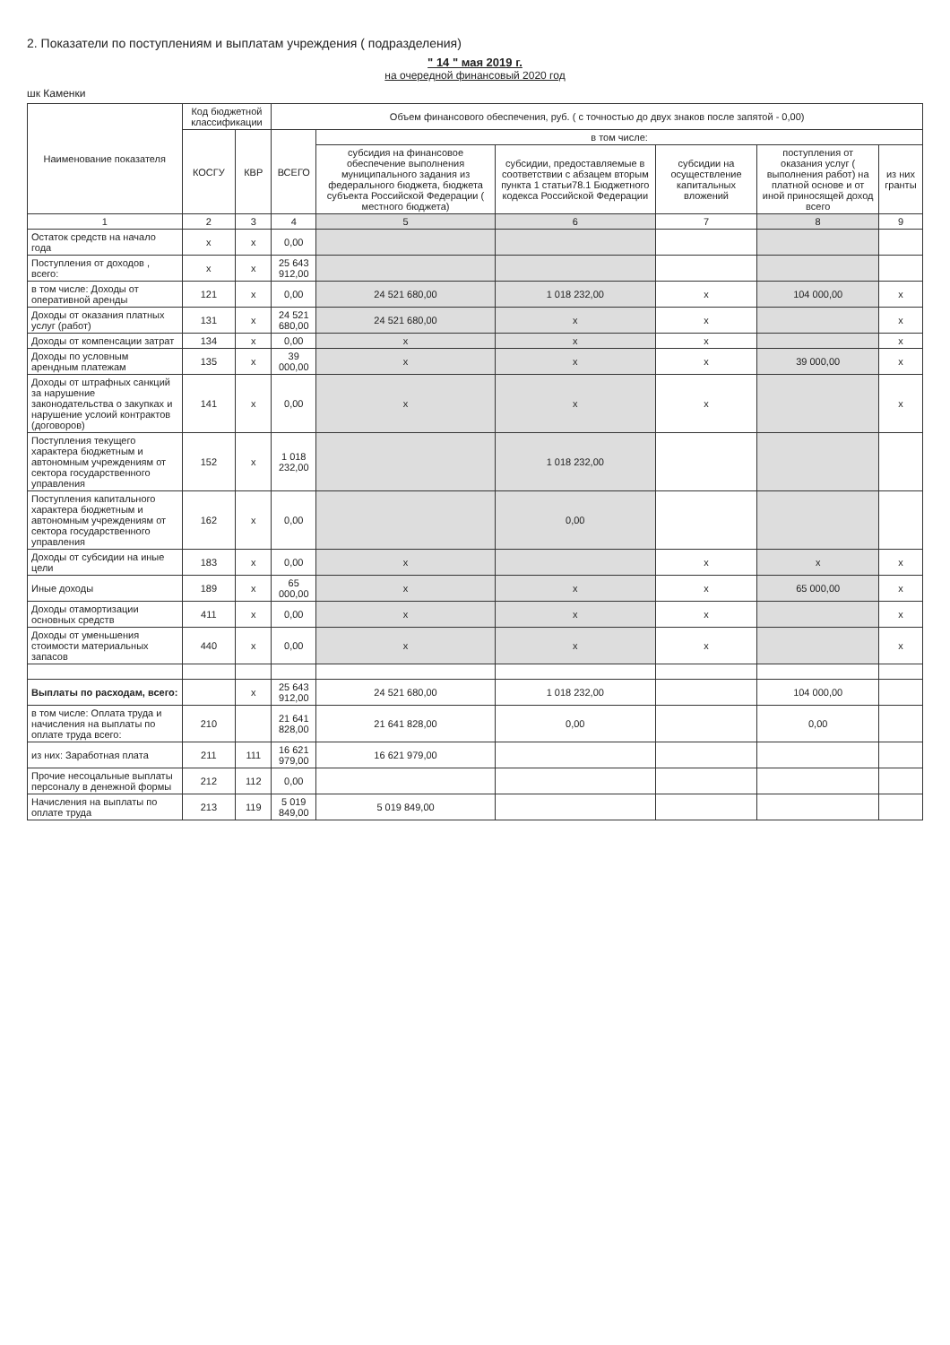2. Показатели по поступлениям и выплатам учреждения ( подразделения)
" 14 " мая 2019 г.
на очередной финансовый 2020 год
шк Каменки
| Наименование показателя | Код бюджетной классификации | | Объем финансового обеспечения, руб. ( с точностью до двух знаков после запятой - 0,00) | | | | | |
| --- | --- | --- | --- | --- | --- | --- | --- | --- |
| | КОСГУ | КВР | ВСЕГО | в том числе: | | | | |
| | | | | субсидия на финансовое обеспечение выполнения муниципального задания из федерального бюджета, бюджета субъекта Российской Федерации ( местного бюджета) | субсидии, предоставляемые в соответствии с абзацем вторым пункта 1 статьи78.1 Бюджетного кодекса Российской Федерации | субсидии на осуществление капитальных вложений | поступления от оказания услуг ( выполнения работ) на платной основе и от иной приносящей доход всего | из них гранты |
| 1 | 2 | 3 | 4 | 5 | 6 | 7 | 8 | 9 |
| Остаток средств на начало года | х | х | 0,00 | | | | | |
| Поступления от доходов , всего: | х | х | 25 643 912,00 | | | | | |
| в том числе: Доходы от оперативной аренды | 121 | х | 0,00 | 24 521 680,00 | 1 018 232,00 | х | 104 000,00 | х |
| Доходы от оказания платных услуг (работ) | 131 | х | 24 521 680,00 | 24 521 680,00 | х | х | | х |
| Доходы от компенсации затрат | 134 | х | 0,00 | х | х | х | | х |
| Доходы по условным арендным платежам | 135 | х | 39 000,00 | х | х | х | 39 000,00 | х |
| Доходы от штрафных санкций за нарушение законодательства о закупках и нарушение услоий контрактов (договоров) | 141 | х | 0,00 | х | х | х | | х |
| Поступления текущего характера бюджетным и автономным учреждениям от сектора государственного управления | 152 | х | 1 018 232,00 | | 1 018 232,00 | | | |
| Поступления капитального характера бюджетным и автономным учреждениям от сектора государственного управления | 162 | х | 0,00 | | 0,00 | | | |
| Доходы от субсидии на иные цели | 183 | х | 0,00 | х | | х | х | х |
| Иные доходы | 189 | х | 65 000,00 | х | х | х | 65 000,00 | х |
| Доходы отамортизации основных средств | 411 | х | 0,00 | х | х | х | | х |
| Доходы от уменьшения стоимости материальных запасов | 440 | х | 0,00 | х | х | х | | х |
| Выплаты по расходам, всего: | | х | 25 643 912,00 | 24 521 680,00 | 1 018 232,00 | | 104 000,00 | |
| в том числе: Оплата труда и начисления на выплаты по оплате труда всего: | 210 | | 21 641 828,00 | 21 641 828,00 | 0,00 | | 0,00 | |
| из них: Заработная плата | 211 | 111 | 16 621 979,00 | 16 621 979,00 | | | | |
| Прочие несоцальные выплаты персоналу в денежной формы | 212 | 112 | 0,00 | | | | | |
| Начисления на выплаты по оплате труда | 213 | 119 | 5 019 849,00 | 5 019 849,00 | | | | |